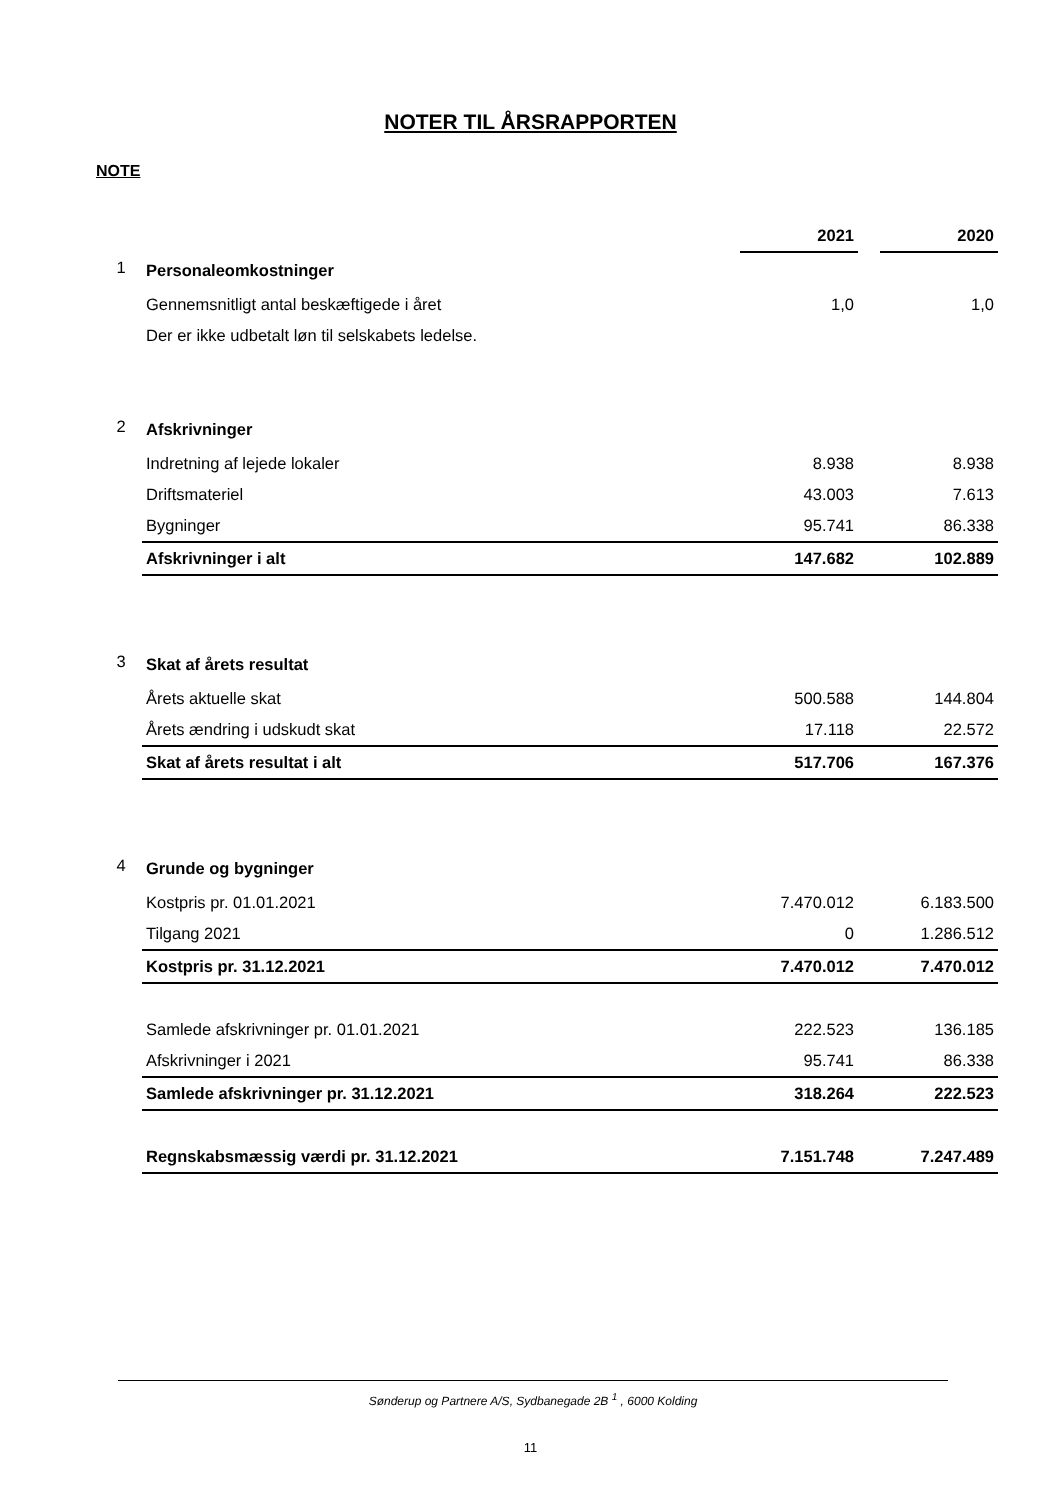NOTER TIL ÅRSRAPPORTEN
NOTE
| | | 2021 | | 2020 |
| --- | --- | --- | --- | --- |
| 1 | Personaleomkostninger | | | |
| | Gennemsnitligt antal beskæftigede i året | 1,0 | | 1,0 |
| | Der er ikke udbetalt løn til selskabets ledelse. | | | |
| 2 | Afskrivninger | | | |
| | Indretning af lejede lokaler | 8.938 | | 8.938 |
| | Driftsmateriel | 43.003 | | 7.613 |
| | Bygninger | 95.741 | | 86.338 |
| | Afskrivninger i alt | 147.682 | | 102.889 |
| 3 | Skat af årets resultat | | | |
| | Årets aktuelle skat | 500.588 | | 144.804 |
| | Årets ændring i udskudt skat | 17.118 | | 22.572 |
| | Skat af årets resultat i alt | 517.706 | | 167.376 |
| 4 | Grunde og bygninger | | | |
| | Kostpris pr. 01.01.2021 | 7.470.012 | | 6.183.500 |
| | Tilgang 2021 | 0 | | 1.286.512 |
| | Kostpris pr. 31.12.2021 | 7.470.012 | | 7.470.012 |
| | Samlede afskrivninger pr. 01.01.2021 | 222.523 | | 136.185 |
| | Afskrivninger i 2021 | 95.741 | | 86.338 |
| | Samlede afskrivninger pr. 31.12.2021 | 318.264 | | 222.523 |
| | Regnskabsmæssig værdi pr. 31.12.2021 | 7.151.748 | | 7.247.489 |
Sønderup og Partnere A/S, Sydbanegade 2B <sup>1</sup> , 6000 Kolding
11